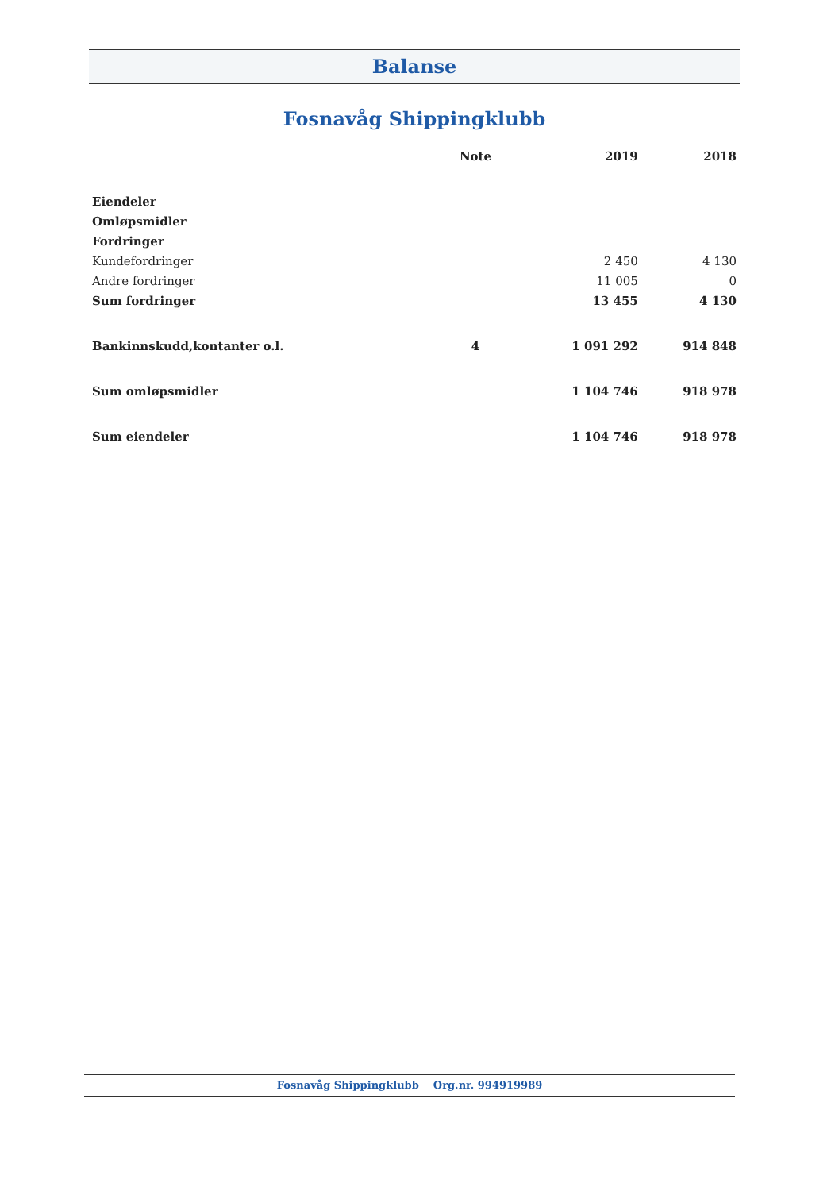Balanse
Fosnavåg Shippingklubb
| | Note | 2019 | 2018 |
| --- | --- | --- | --- |
| Eiendeler | | | |
| Omløpsmidler | | | |
| Fordringer | | | |
| Kundefordringer | | 2 450 | 4 130 |
| Andre fordringer | | 11 005 | 0 |
| Sum fordringer | | 13 455 | 4 130 |
| Bankinnskudd,kontanter o.l. | 4 | 1 091 292 | 914 848 |
| Sum omløpsmidler | | 1 104 746 | 918 978 |
| Sum eiendeler | | 1 104 746 | 918 978 |
Fosnavåg Shippingklubb Org.nr. 994919989